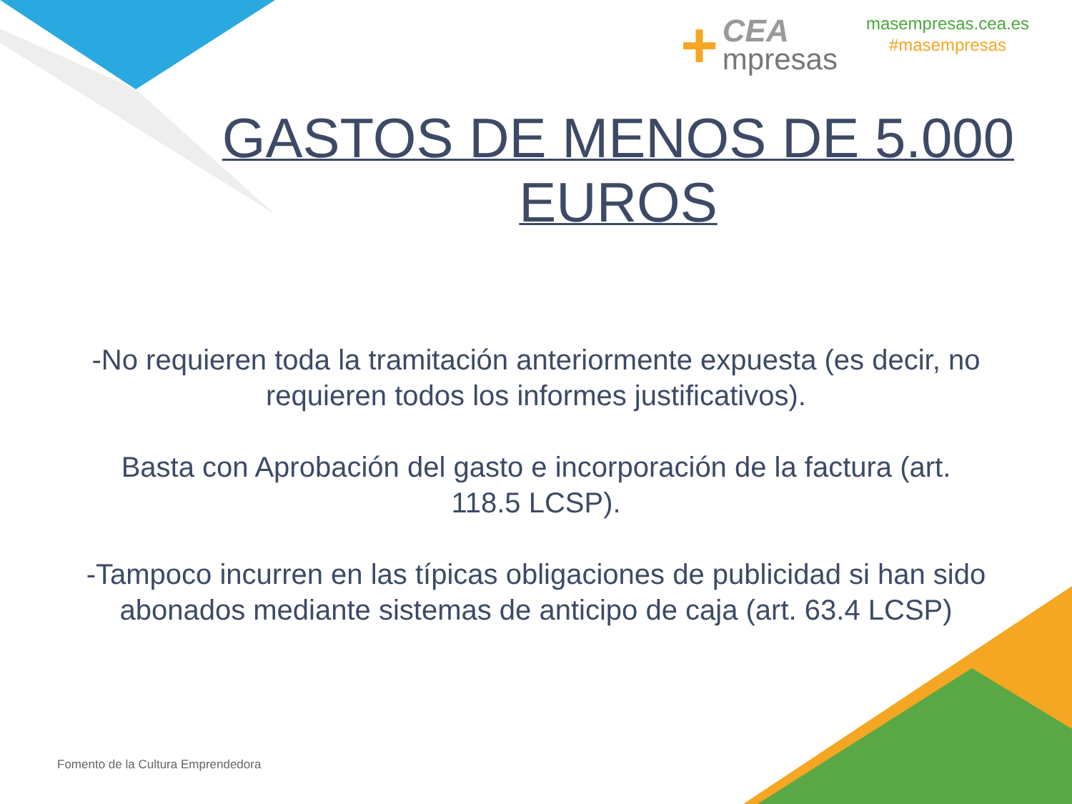+
CEA
mpresas
masempresas.cea.es
#masempresas
GASTOS DE MENOS DE 5.000
EUROS
-No requieren toda la tramitación anteriormente expuesta (es decir, no requieren todos los informes justificativos).
Basta con Aprobación del gasto e incorporación de la factura (art. 118.5 LCSP).
-Tampoco incurren en las típicas obligaciones de publicidad si han sido abonados mediante sistemas de anticipo de caja (art. 63.4 LCSP)
Fomento de la Cultura Emprendedora